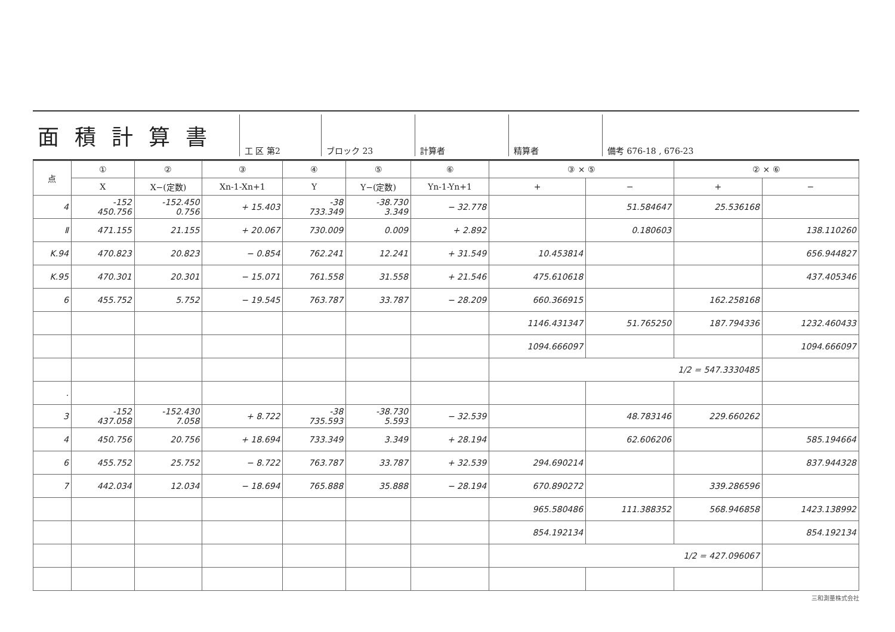面積計算書
工 区 第2 ブロック 23 計算者 精算者 備考 676-18 , 676-23
| 点 | ① | ② | ③ | ④ | ⑤ | ⑥ | ③ × ⑤ | | ② × ⑥ | |
| --- | --- | --- | --- | --- | --- | --- | --- | --- | --- | --- |
| | X | X−(定数) | Xn-1-Xn+1 | Y | Y−(定数) | Yn-1-Yn+1 | + | − | + | − |
| 4 | -152 450.756 | -152.450 0.756 | + 15.403 | -38 733.349 | -38.730 3.349 | − 32.778 | | 51.584647 | 25.536168 | |
| Ⅱ | 471.155 | 21.155 | + 20.067 | 730.009 | 0.009 | + 2.892 | | 0.180603 | | 138.110260 |
| K.94 | 470.823 | 20.823 | − 0.854 | 762.241 | 12.241 | + 31.549 | 10.453814 | | | 656.944827 |
| K.95 | 470.301 | 20.301 | − 15.071 | 761.558 | 31.558 | + 21.546 | 475.610618 | | | 437.405346 |
| 6 | 455.752 | 5.752 | − 19.545 | 763.787 | 33.787 | − 28.209 | 660.366915 | | 162.258168 | |
| | | | | | | | 1146.431347 | 51.765250 | 187.794336 | 1232.460433 |
| | | | | | | | 1094.666097 | | | 1094.666097 |
| | | | | | | | 1/2 = 547.3330485 | | | |
| . | | | | | | | | | | |
| 3 | -152 437.058 | -152.430 7.058 | + 8.722 | -38 735.593 | -38.730 5.593 | − 32.539 | | 48.783146 | 229.660262 | |
| 4 | 450.756 | 20.756 | + 18.694 | 733.349 | 3.349 | + 28.194 | | 62.606206 | | 585.194664 |
| 6 | 455.752 | 25.752 | − 8.722 | 763.787 | 33.787 | + 32.539 | 294.690214 | | | 837.944328 |
| 7 | 442.034 | 12.034 | − 18.694 | 765.888 | 35.888 | − 28.194 | 670.890272 | | 339.286596 | |
| | | | | | | | 965.580486 | 111.388352 | 568.946858 | 1423.138992 |
| | | | | | | | 854.192134 | | | 854.192134 |
| | | | | | | | 1/2 = 427.096067 | | | |
三和測量株式会社